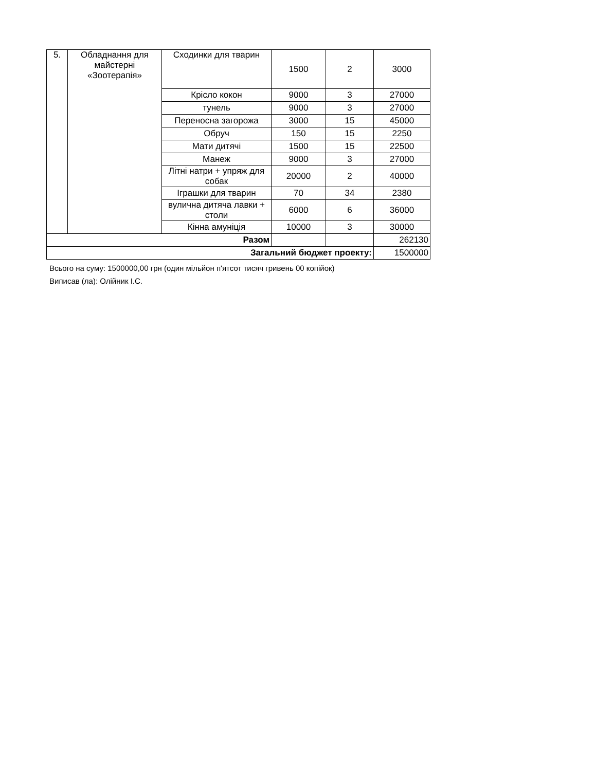| 5. | Обладнання для майстерні «Зоотерапія» | Сходинки для тварин | 1500 | 2 | 3000 |
| | | Крісло кокон | 9000 | 3 | 27000 |
| | | тунель | 9000 | 3 | 27000 |
| | | Переносна загорожа | 3000 | 15 | 45000 |
| | | Обруч | 150 | 15 | 2250 |
| | | Мати дитячі | 1500 | 15 | 22500 |
| | | Манеж | 9000 | 3 | 27000 |
| | | Літні натри + упряж для собак | 20000 | 2 | 40000 |
| | | Іграшки для тварин | 70 | 34 | 2380 |
| | | вулична дитяча лавки + столи | 6000 | 6 | 36000 |
| | | Кінна амуніція | 10000 | 3 | 30000 |
| Разом | | | | | 262130 |
| Загальний бюджет проекту: | | | | | 1500000 |
Всього на суму: 1500000,00 грн (один мільйон п'ятсот тисяч гривень 00 копійок)
Виписав (ла): Олійник І.С.